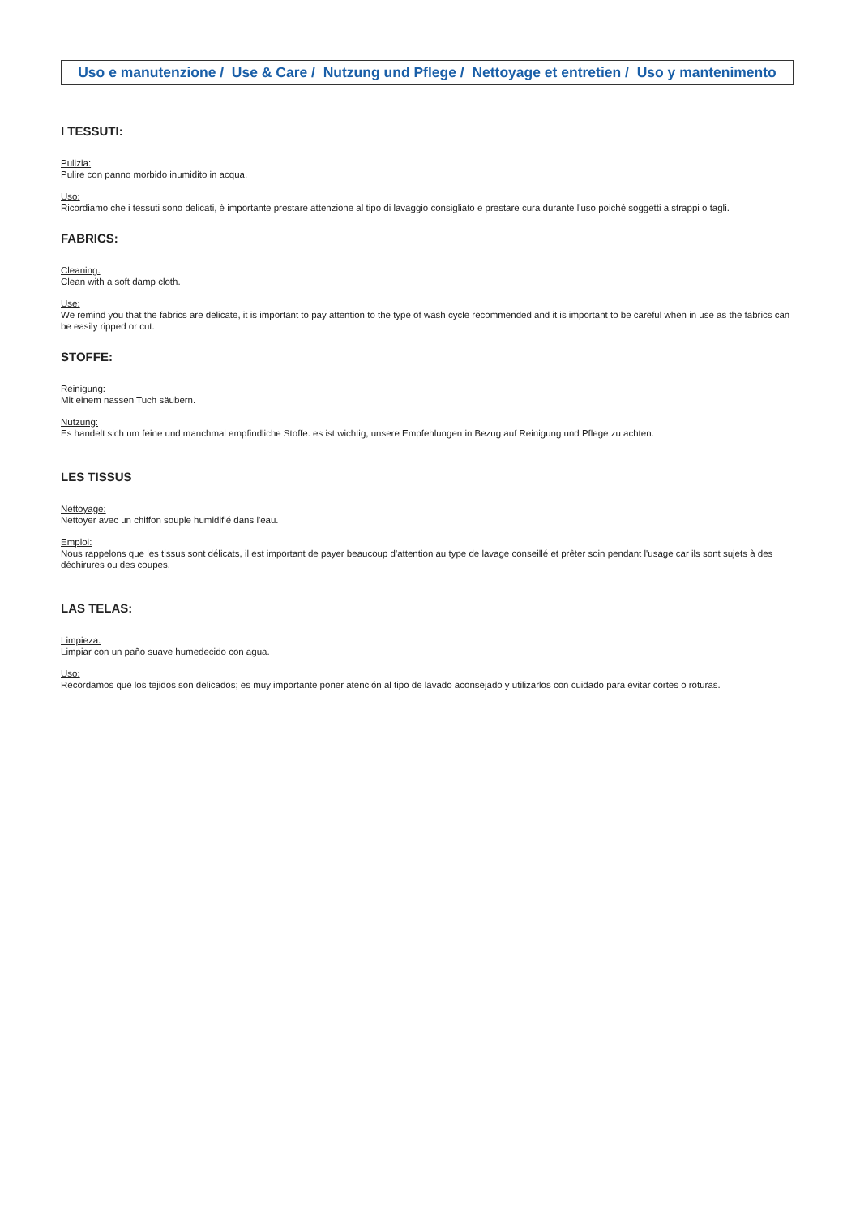Uso e manutenzione / Use & Care / Nutzung und Pflege / Nettoyage et entretien / Uso y mantenimento
I TESSUTI:
Pulizia:
Pulire con panno morbido inumidito in acqua.
Uso:
Ricordiamo che i tessuti sono delicati, è importante prestare attenzione al tipo di lavaggio consigliato e prestare cura durante l'uso poiché soggetti a strappi o tagli.
FABRICS:
Cleaning:
Clean with a soft damp cloth.
Use:
We remind you that the fabrics are delicate, it is important to pay attention to the type of wash cycle recommended and it is important to be careful when in use as the fabrics can be easily ripped or cut.
STOFFE:
Reinigung:
Mit einem nassen Tuch säubern.
Nutzung:
Es handelt sich um feine und manchmal empfindliche Stoffe: es ist wichtig, unsere Empfehlungen in Bezug auf Reinigung und Pflege zu achten.
LES TISSUS
Nettoyage:
Nettoyer avec un chiffon souple humidifié dans l'eau.
Emploi:
Nous rappelons que les tissus sont délicats, il est important de payer beaucoup d'attention au type de lavage conseillé et prêter soin pendant l'usage car ils sont sujets à des déchirures ou des coupes.
LAS TELAS:
Limpieza:
Limpiar con un paño suave humedecido con agua.
Uso:
Recordamos que los tejidos son delicados; es muy importante poner atención al tipo de lavado aconsejado y utilizarlos con cuidado para evitar cortes o roturas.